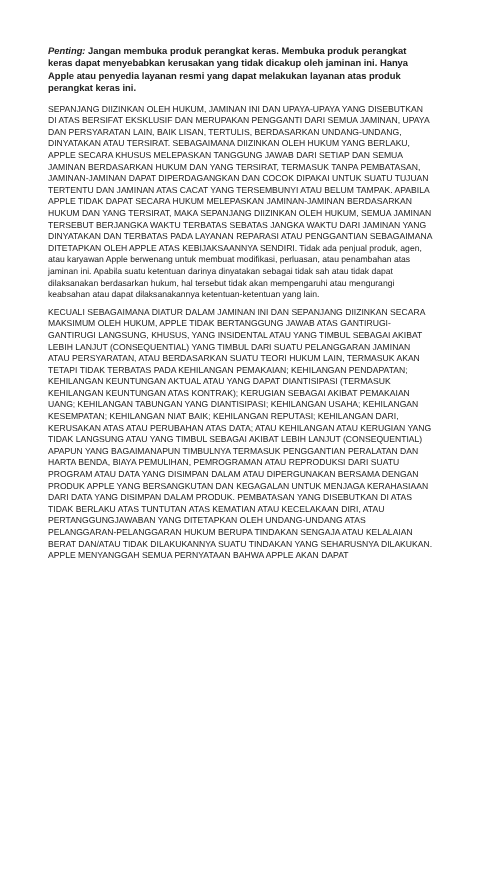Penting: Jangan membuka produk perangkat keras. Membuka produk perangkat keras dapat menyebabkan kerusakan yang tidak dicakup oleh jaminan ini. Hanya Apple atau penyedia layanan resmi yang dapat melakukan layanan atas produk perangkat keras ini.
SEPANJANG DIIZINKAN OLEH HUKUM, JAMINAN INI DAN UPAYA-UPAYA YANG DISEBUTKAN DI ATAS BERSIFAT EKSKLUSIF DAN MERUPAKAN PENGGANTI DARI SEMUA JAMINAN, UPAYA DAN PERSYARATAN LAIN, BAIK LISAN, TERTULIS, BERDASARKAN UNDANG-UNDANG, DINYATAKAN ATAU TERSIRAT. SEBAGAIMANA DIIZINKAN OLEH HUKUM YANG BERLAKU, APPLE SECARA KHUSUS MELEPASKAN TANGGUNG JAWAB DARI SETIAP DAN SEMUA JAMINAN BERDASARKAN HUKUM DAN YANG TERSIRAT, TERMASUK TANPA PEMBATASAN, JAMINAN-JAMINAN DAPAT DIPERDAGANGKAN DAN COCOK DIPAKAI UNTUK SUATU TUJUAN TERTENTU DAN JAMINAN ATAS CACAT YANG TERSEMBUNYI ATAU BELUM TAMPAK. APABILA APPLE TIDAK DAPAT SECARA HUKUM MELEPASKAN JAMINAN-JAMINAN BERDASARKAN HUKUM DAN YANG TERSIRAT, MAKA SEPANJANG DIIZINKAN OLEH HUKUM, SEMUA JAMINAN TERSEBUT BERJANGKA WAKTU TERBATAS SEBATAS JANGKA WAKTU DARI JAMINAN YANG DINYATAKAN DAN TERBATAS PADA LAYANAN REPARASI ATAU PENGGANTIAN SEBAGAIMANA DITETAPKAN OLEH APPLE ATAS KEBIJAKSAANNYA SENDIRI. Tidak ada penjual produk, agen, atau karyawan Apple berwenang untuk membuat modifikasi, perluasan, atau penambahan atas jaminan ini. Apabila suatu ketentuan darinya dinyatakan sebagai tidak sah atau tidak dapat dilaksanakan berdasarkan hukum, hal tersebut tidak akan mempengaruhi atau mengurangi keabsahan atau dapat dilaksanakannya ketentuan-ketentuan yang lain.
KECUALI SEBAGAIMANA DIATUR DALAM JAMINAN INI DAN SEPANJANG DIIZINKAN SECARA MAKSIMUM OLEH HUKUM, APPLE TIDAK BERTANGGUNG JAWAB ATAS GANTIRUGI-GANTIRUGI LANGSUNG, KHUSUS, YANG INSIDENTAL ATAU YANG TIMBUL SEBAGAI AKIBAT LEBIH LANJUT (CONSEQUENTIAL) YANG TIMBUL DARI SUATU PELANGGARAN JAMINAN ATAU PERSYARATAN, ATAU BERDASARKAN SUATU TEORI HUKUM LAIN, TERMASUK AKAN TETAPI TIDAK TERBATAS PADA KEHILANGAN PEMAKAIAN; KEHILANGAN PENDAPATAN; KEHILANGAN KEUNTUNGAN AKTUAL ATAU YANG DAPAT DIANTISIPASI (TERMASUK KEHILANGAN KEUNTUNGAN ATAS KONTRAK); KERUGIAN SEBAGAI AKIBAT PEMAKAIAN UANG; KEHILANGAN TABUNGAN YANG DIANTISIPASI; KEHILANGAN USAHA; KEHILANGAN KESEMPATAN; KEHILANGAN NIAT BAIK; KEHILANGAN REPUTASI; KEHILANGAN DARI, KERUSAKAN ATAS ATAU PERUBAHAN ATAS DATA; ATAU KEHILANGAN ATAU KERUGIAN YANG TIDAK LANGSUNG ATAU YANG TIMBUL SEBAGAI AKIBAT LEBIH LANJUT (CONSEQUENTIAL) APAPUN YANG BAGAIMANAPUN TIMBULNYA TERMASUK PENGGANTIAN PERALATAN DAN HARTA BENDA, BIAYA PEMULIHAN, PEMROGRAMAN ATAU REPRODUKSI DARI SUATU PROGRAM ATAU DATA YANG DISIMPAN DALAM ATAU DIPERGUNAKAN BERSAMA DENGAN PRODUK APPLE YANG BERSANGKUTAN DAN KEGAGALAN UNTUK MENJAGA KERAHASIAAN DARI DATA YANG DISIMPAN DALAM PRODUK. PEMBATASAN YANG DISEBUTKAN DI ATAS TIDAK BERLAKU ATAS TUNTUTAN ATAS KEMATIAN ATAU KECELAKAAN DIRI, ATAU PERTANGGUNGJAWABAN YANG DITETAPKAN OLEH UNDANG-UNDANG ATAS PELANGGARAN-PELANGGARAN HUKUM BERUPA TINDAKAN SENGAJA ATAU KELALAIAN BERAT DAN/ATAU TIDAK DILAKUKANNYA SUATU TINDAKAN YANG SEHARUSNYA DILAKUKAN. APPLE MENYANGGAH SEMUA PERNYATAAN BAHWA APPLE AKAN DAPAT